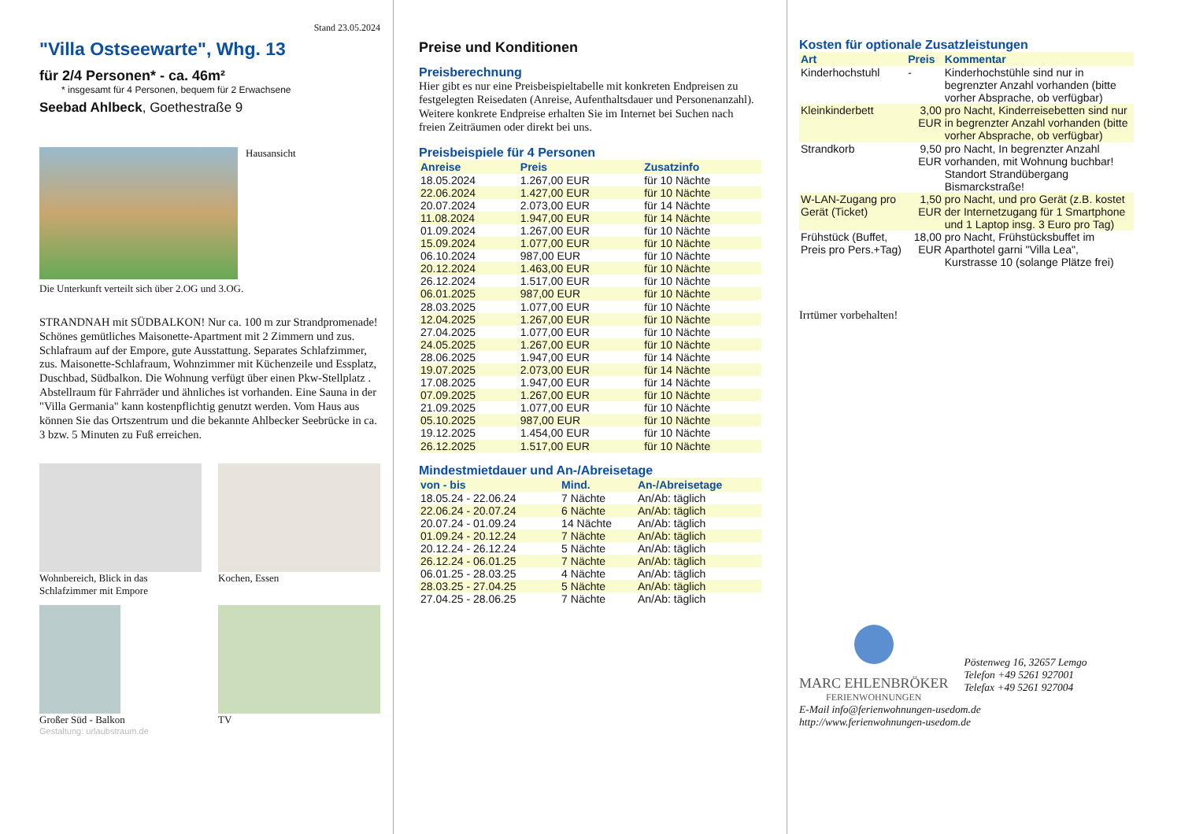Stand 23.05.2024
"Villa Ostseewarte", Whg. 13
für 2/4 Personen* - ca. 46m²
* insgesamt für 4 Personen, bequem für 2 Erwachsene
Seebad Ahlbeck, Goethestraße 9
Hausansicht
Die Unterkunft verteilt sich über 2.OG und 3.OG.
STRANDNAH mit SÜDBALKON! Nur ca. 100 m zur Strandpromenade! Schönes gemütliches Maisonette-Apartment mit 2 Zimmern und zus. Schlafraum auf der Empore, gute Ausstattung. Separates Schlafzimmer, zus. Maisonette-Schlafraum, Wohnzimmer mit Küchenzeile und Essplatz, Duschbad, Südbalkon. Die Wohnung verfügt über einen Pkw-Stellplatz . Abstellraum für Fahrräder und ähnliches ist vorhanden. Eine Sauna in der "Villa Germania" kann kostenpflichtig genutzt werden. Vom Haus aus können Sie das Ortszentrum und die bekannte Ahlbecker Seebrücke in ca. 3 bzw. 5 Minuten zu Fuß erreichen.
Wohnbereich, Blick in das Schlafzimmer mit Empore
Kochen, Essen
Großer Süd - Balkon
TV
Gestaltung: urlaubstraum.de
Preise und Konditionen
Preisberechnung
Hier gibt es nur eine Preisbeispieltabelle mit konkreten Endpreisen zu festgelegten Reisedaten (Anreise, Aufenthaltsdauer und Personenanzahl). Weitere konkrete Endpreise erhalten Sie im Internet bei Suchen nach freien Zeiträumen oder direkt bei uns.
Preisbeispiele für 4 Personen
| Anreise | Preis | Zusatzinfo |
| --- | --- | --- |
| 18.05.2024 | 1.267,00 EUR | für 10 Nächte |
| 22.06.2024 | 1.427,00 EUR | für 10 Nächte |
| 20.07.2024 | 2.073,00 EUR | für 14 Nächte |
| 11.08.2024 | 1.947,00 EUR | für 14 Nächte |
| 01.09.2024 | 1.267,00 EUR | für 10 Nächte |
| 15.09.2024 | 1.077,00 EUR | für 10 Nächte |
| 06.10.2024 | 987,00 EUR | für 10 Nächte |
| 20.12.2024 | 1.463,00 EUR | für 10 Nächte |
| 26.12.2024 | 1.517,00 EUR | für 10 Nächte |
| 06.01.2025 | 987,00 EUR | für 10 Nächte |
| 28.03.2025 | 1.077,00 EUR | für 10 Nächte |
| 12.04.2025 | 1.267,00 EUR | für 10 Nächte |
| 27.04.2025 | 1.077,00 EUR | für 10 Nächte |
| 24.05.2025 | 1.267,00 EUR | für 10 Nächte |
| 28.06.2025 | 1.947,00 EUR | für 14 Nächte |
| 19.07.2025 | 2.073,00 EUR | für 14 Nächte |
| 17.08.2025 | 1.947,00 EUR | für 14 Nächte |
| 07.09.2025 | 1.267,00 EUR | für 10 Nächte |
| 21.09.2025 | 1.077,00 EUR | für 10 Nächte |
| 05.10.2025 | 987,00 EUR | für 10 Nächte |
| 19.12.2025 | 1.454,00 EUR | für 10 Nächte |
| 26.12.2025 | 1.517,00 EUR | für 10 Nächte |
Mindestmietdauer und An-/Abreisetage
| von - bis | Mind. | An-/Abreisetage |
| --- | --- | --- |
| 18.05.24 - 22.06.24 | 7 Nächte | An/Ab: täglich |
| 22.06.24 - 20.07.24 | 6 Nächte | An/Ab: täglich |
| 20.07.24 - 01.09.24 | 14 Nächte | An/Ab: täglich |
| 01.09.24 - 20.12.24 | 7 Nächte | An/Ab: täglich |
| 20.12.24 - 26.12.24 | 5 Nächte | An/Ab: täglich |
| 26.12.24 - 06.01.25 | 7 Nächte | An/Ab: täglich |
| 06.01.25 - 28.03.25 | 4 Nächte | An/Ab: täglich |
| 28.03.25 - 27.04.25 | 5 Nächte | An/Ab: täglich |
| 27.04.25 - 28.06.25 | 7 Nächte | An/Ab: täglich |
Kosten für optionale Zusatzleistungen
| Art | Preis | Kommentar |
| --- | --- | --- |
| Kinderhochstuhl | - | Kinderhochstühle sind nur in begrenzter Anzahl vorhanden (bitte vorher Absprache, ob verfügbar) |
| Kleinkinderbett | 3,00 EUR | pro Nacht, Kinderreisebetten sind nur in begrenzter Anzahl vorhanden (bitte vorher Absprache, ob verfügbar) |
| Strandkorb | 9,50 EUR | pro Nacht, In begrenzter Anzahl vorhanden, mit Wohnung buchbar! Standort Strandübergang Bismarckstraße! |
| W-LAN-Zugang pro Gerät (Ticket) | 1,50 EUR | pro Nacht, und pro Gerät (z.B. kostet der Internetzugang für 1 Smartphone und 1 Laptop insg. 3 Euro pro Tag) |
| Frühstück (Buffet, Preis pro Pers.+Tag) | 18,00 EUR | pro Nacht, Frühstücksbuffet im Aparthotel garni "Villa Lea", Kurstrasse 10 (solange Plätze frei) |
Irrtümer vorbehalten!
MARC EHLENBRÖKER
FERIENWOHNUNGEN
Pöstenweg 16, 32657 Lemgo
Telefon +49 5261 927001
Telefax +49 5261 927004
E-Mail info@ferienwohnungen-usedom.de
http://www.ferienwohnungen-usedom.de